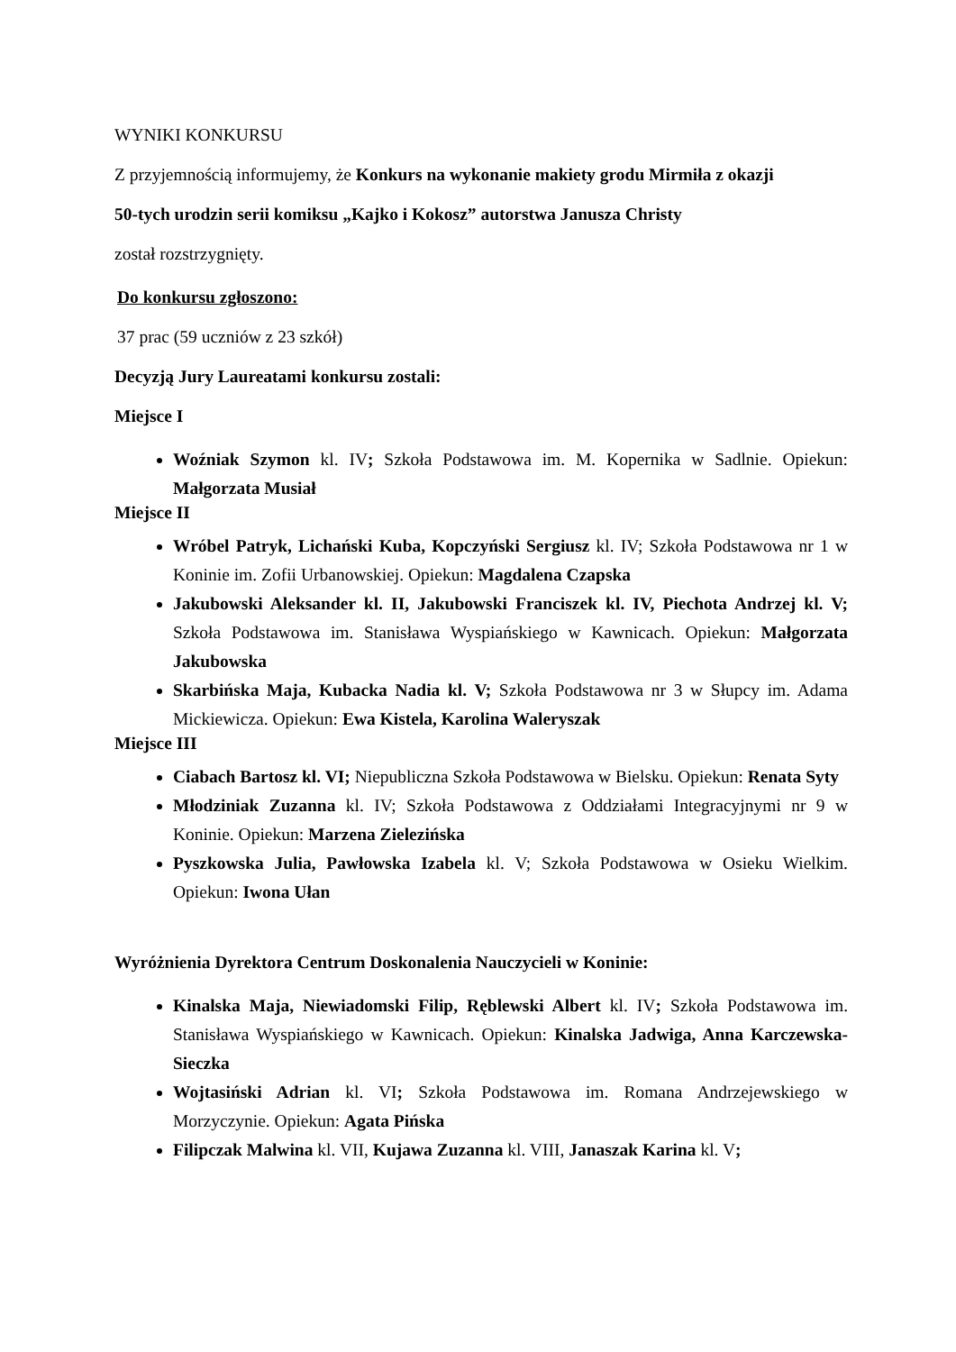WYNIKI KONKURSU
Z przyjemnością informujemy, że Konkurs na wykonanie makiety grodu Mirmiła z okazji
50-tych urodzin serii komiksu „Kajko i Kokosz” autorstwa Janusza Christy
został rozstrzygnięty.
Do konkursu zgłoszono:
37 prac (59 uczniów z 23 szkół)
Decyzją Jury Laureatami konkursu zostali:
Miejsce I
Woźniak Szymon kl. IV; Szkoła Podstawowa im. M. Kopernika w Sadlnie. Opiekun: Małgorzata Musiał
Miejsce II
Wróbel Patryk, Lichański Kuba, Kopczyński Sergiusz kl. IV; Szkoła Podstawowa nr 1 w Koninie im. Zofii Urbanowskiej. Opiekun: Magdalena Czapska
Jakubowski Aleksander kl. II, Jakubowski Franciszek kl. IV, Piechota Andrzej kl. V; Szkoła Podstawowa im. Stanisława Wyspiańskiego w Kawnicach. Opiekun: Małgorzata Jakubowska
Skarbińska Maja, Kubacka Nadia kl. V; Szkoła Podstawowa nr 3 w Słupcy im. Adama Mickiewicza. Opiekun: Ewa Kistela, Karolina Waleryszak
Miejsce III
Ciabach Bartosz kl. VI; Niepubliczna Szkoła Podstawowa w Bielsku. Opiekun: Renata Syty
Młodziniak Zuzanna kl. IV; Szkoła Podstawowa z Oddziałami Integracyjnymi nr 9 w Koninie. Opiekun: Marzena Zielezińska
Pyszkowska Julia, Pawłowska Izabela kl. V; Szkoła Podstawowa w Osieku Wielkim. Opiekun: Iwona Ułan
Wyróżnienia Dyrektora Centrum Doskonalenia Nauczycieli w Koninie:
Kinalska Maja, Niewiadomski Filip, Ręblewski Albert kl. IV; Szkoła Podstawowa im. Stanisława Wyspiańskiego w Kawnicach. Opiekun: Kinalska Jadwiga, Anna Karczewska-Sieczka
Wojtasiński Adrian kl. VI; Szkoła Podstawowa im. Romana Andrzejewskiego w Morzyczynie. Opiekun: Agata Pińska
Filipczak Malwina kl. VII, Kujawa Zuzanna kl. VIII, Janaszak Karina kl. V;